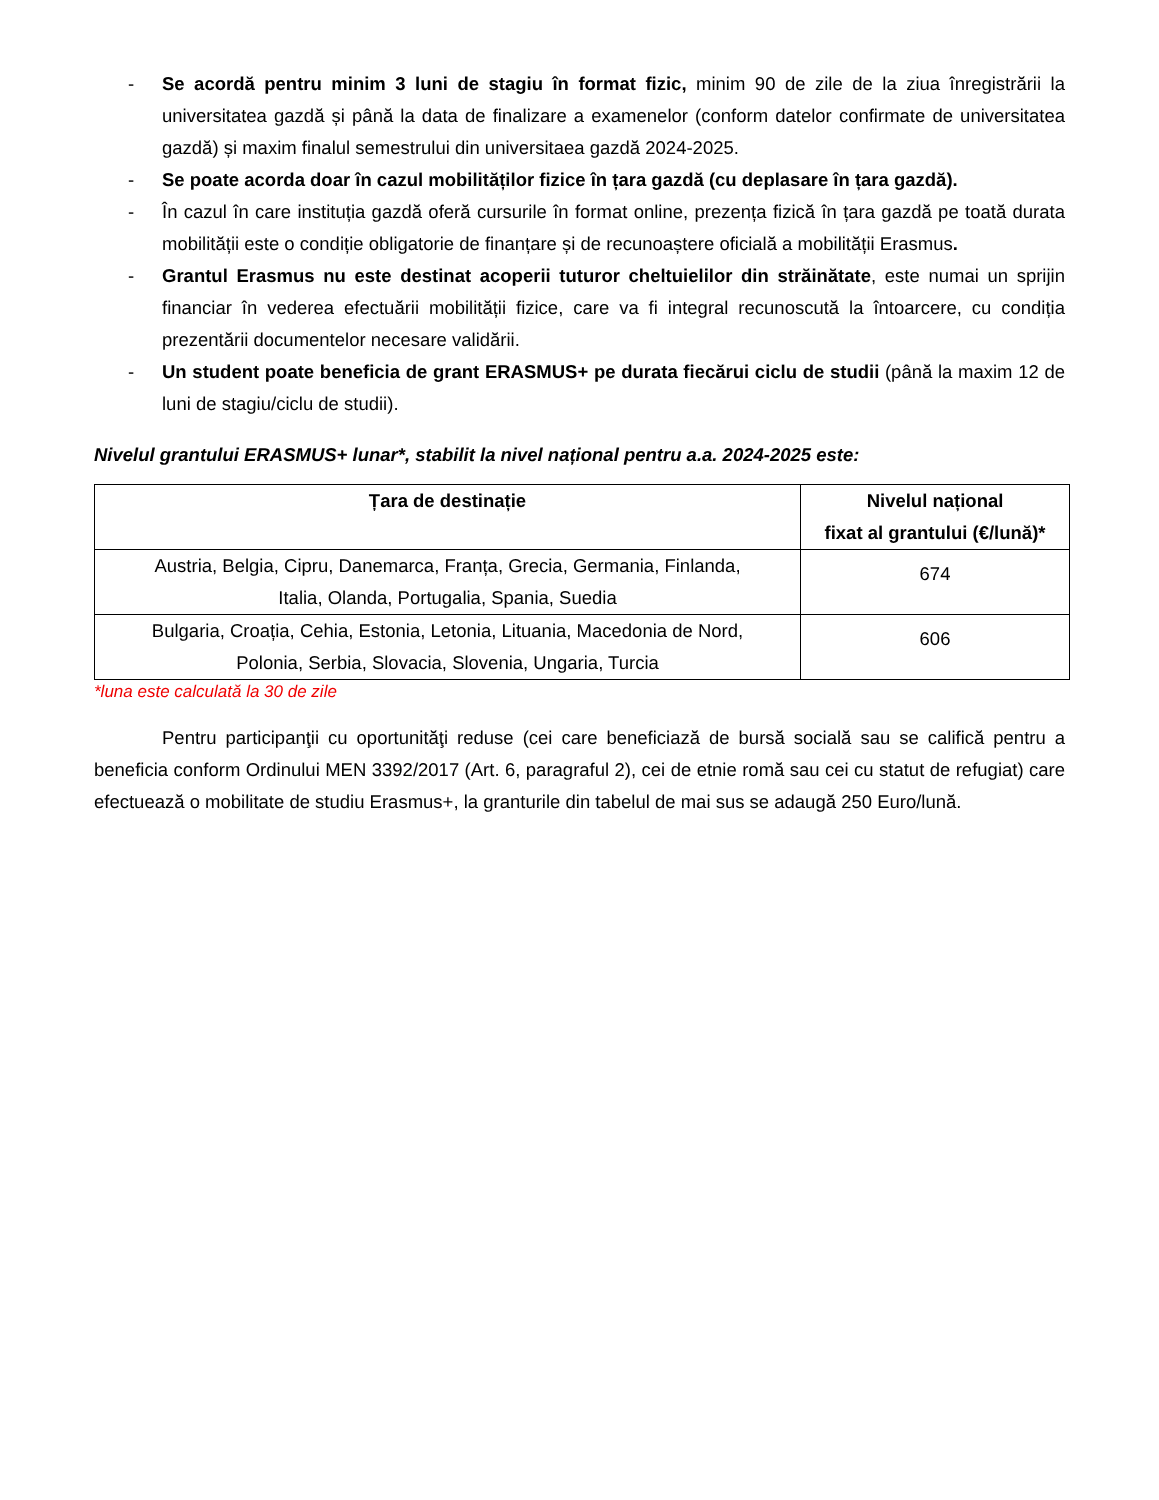- Se acordă pentru minim 3 luni de stagiu în format fizic, minim 90 de zile de la ziua înregistrării la universitatea gazdă și până la data de finalizare a examenelor (conform datelor confirmate de universitatea gazdă) și maxim finalul semestrului din universitaea gazdă 2024-2025.
- Se poate acorda doar în cazul mobilităților fizice în țara gazdă (cu deplasare în țara gazdă).
- În cazul în care instituția gazdă oferă cursurile în format online, prezența fizică în țara gazdă pe toată durata mobilității este o condiție obligatorie de finanțare și de recunoaștere oficială a mobilității Erasmus.
- Grantul Erasmus nu este destinat acoperii tuturor cheltuielilor din străinătate, este numai un sprijin financiar în vederea efectuării mobilității fizice, care va fi integral recunoscută la întoarcere, cu condiția prezentării documentelor necesare validării.
- Un student poate beneficia de grant ERASMUS+ pe durata fiecărui ciclu de studii (până la maxim 12 de luni de stagiu/ciclu de studii).
Nivelul grantului ERASMUS+ lunar*, stabilit la nivel național pentru a.a. 2024-2025 este:
| Țara de destinație | Nivelul național fixat al grantului (€/lună)* |
| --- | --- |
| Austria, Belgia, Cipru, Danemarca, Franța, Grecia, Germania, Finlanda, Italia, Olanda, Portugalia, Spania, Suedia | 674 |
| Bulgaria, Croația, Cehia, Estonia, Letonia, Lituania, Macedonia de Nord, Polonia, Serbia, Slovacia, Slovenia, Ungaria, Turcia | 606 |
*luna este calculată la 30 de zile
Pentru participanţii cu oportunităţi reduse (cei care beneficiază de bursă socială sau se califică pentru a beneficia conform Ordinului MEN 3392/2017 (Art. 6, paragraful 2), cei de etnie romă sau cei cu statut de refugiat) care efectuează o mobilitate de studiu Erasmus+, la granturile din tabelul de mai sus se adaugă 250 Euro/lună.